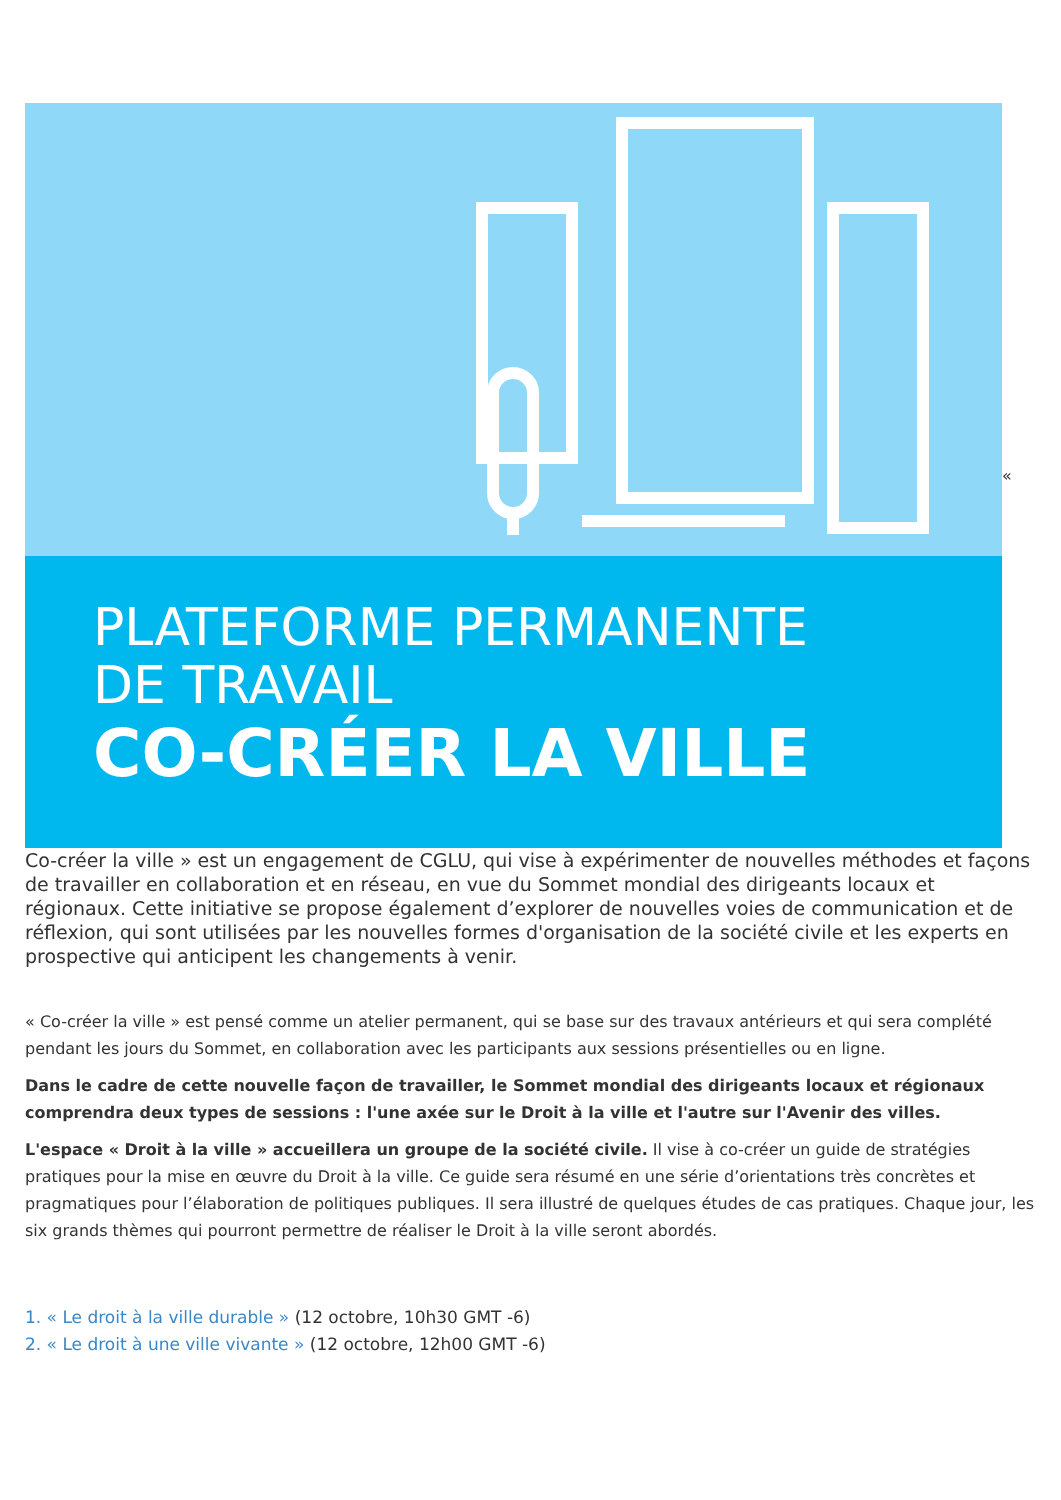PLATEFORME PERMANENTE
DE TRAVAIL
CO-CRÉER LA VILLE
«
Co-créer la ville » est un engagement de CGLU, qui vise à expérimenter de nouvelles méthodes et façons de travailler en collaboration et en réseau, en vue du Sommet mondial des dirigeants locaux et régionaux. Cette initiative se propose également d’explorer de nouvelles voies de communication et de réflexion, qui sont utilisées par les nouvelles formes d'organisation de la société civile et les experts en prospective qui anticipent les changements à venir.
« Co-créer la ville » est pensé comme un atelier permanent, qui se base sur des travaux antérieurs et qui sera complété pendant les jours du Sommet, en collaboration avec les participants aux sessions présentielles ou en ligne.
Dans le cadre de cette nouvelle façon de travailler, le Sommet mondial des dirigeants locaux et régionaux comprendra deux types de sessions : l'une axée sur le Droit à la ville et l'autre sur l'Avenir des villes.
L'espace « Droit à la ville » accueillera un groupe de la société civile. Il vise à co-créer un guide de stratégies pratiques pour la mise en œuvre du Droit à la ville. Ce guide sera résumé en une série d’orientations très concrètes et pragmatiques pour l’élaboration de politiques publiques. Il sera illustré de quelques études de cas pratiques. Chaque jour, les six grands thèmes qui pourront permettre de réaliser le Droit à la ville seront abordés.
1. « Le droit à la ville durable » (12 octobre, 10h30 GMT -6)
2. « Le droit à une ville vivante » (12 octobre, 12h00 GMT -6)